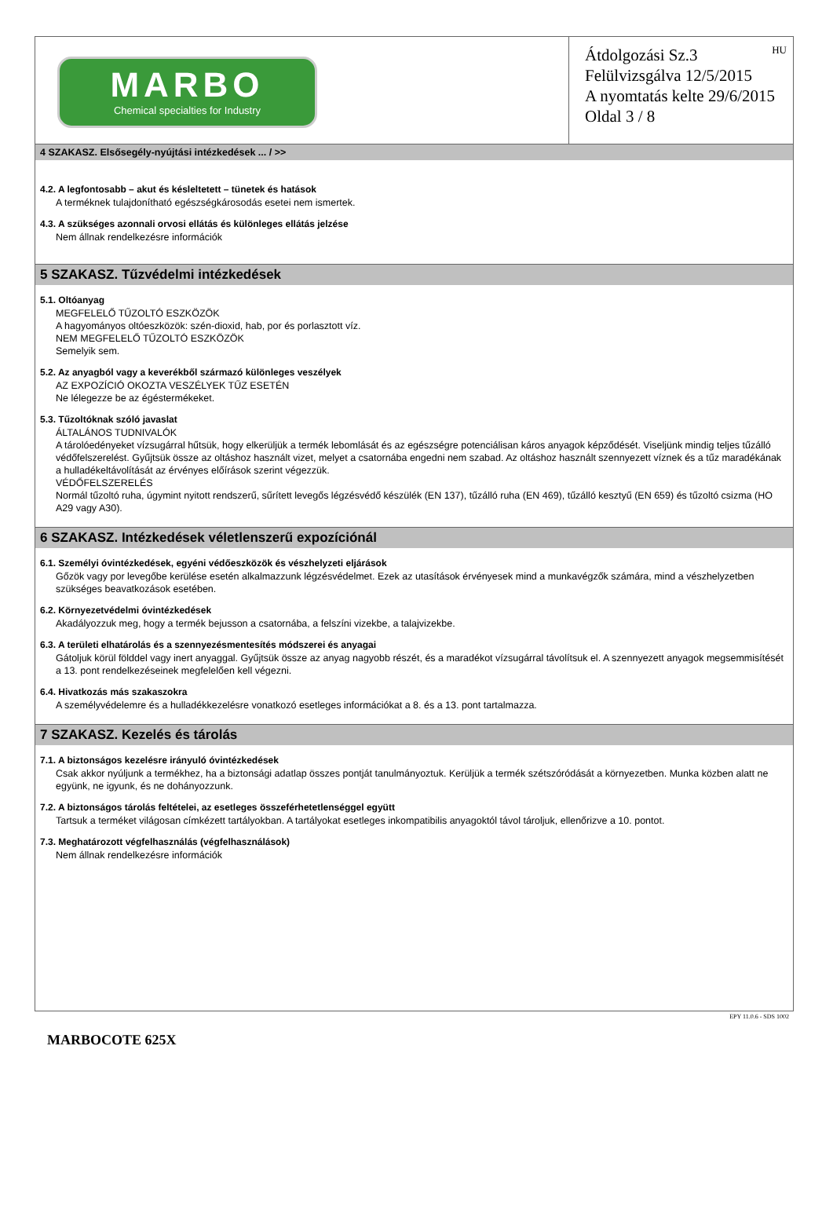MARBO
Chemical specialties for Industry
HU Átdolgozási Sz.3
Felülvizsgálva 12/5/2015
A nyomtatás kelte 29/6/2015
Oldal 3 / 8
4 SZAKASZ. Elsősegély-nyújtási intézkedések ... / >>
4.2. A legfontosabb – akut és késleltetett – tünetek és hatások
A terméknek tulajdonítható egészségkárosodás esetei nem ismertek.
4.3. A szükséges azonnali orvosi ellátás és különleges ellátás jelzése
Nem állnak rendelkezésre információk
5 SZAKASZ. Tűzvédelmi intézkedések
5.1. Oltóanyag
MEGFELELŐ TŰZOLTÓ ESZKÖZÖK
A hagyományos oltóeszközök: szén-dioxid, hab, por és porlasztott víz.
NEM MEGFELELŐ TŰZOLTÓ ESZKÖZÖK
Semelyik sem.
5.2. Az anyagból vagy a keverékből származó különleges veszélyek
AZ EXPOZÍCIÓ OKOZTA VESZÉLYEK TŰZ ESETÉN
Ne lélegezze be az égéstermékeket.
5.3. Tűzoltóknak szóló javaslat
ÁLTALÁNOS TUDNIVALÓK
A tárolóedényeket vízsugárral hűtsük, hogy elkerüljük a termék lebomlását és az egészségre potenciálisan káros anyagok képződését. Viseljünk mindig teljes tűzálló védőfelszerelést. Gyűjtsük össze az oltáshoz használt vizet, melyet a csatornába engedni nem szabad. Az oltáshoz használt szennyezett víznek és a tűz maradékának a hulladékeltávolítását az érvényes előírások szerint végezzük.
VÉDŐFELSZERELÉS
Normál tűzoltó ruha, úgymint nyitott rendszerű, sűrített levegős légzésvédő készülék (EN 137), tűzálló ruha (EN 469), tűzálló kesztyű (EN 659) és tűzoltó csizma (HO A29 vagy A30).
6 SZAKASZ. Intézkedések véletlenszerű expozíciónál
6.1. Személyi óvintézkedések, egyéni védőeszközök és vészhelyzeti eljárások
Gőzök vagy por levegőbe kerülése esetén alkalmazzunk légzésvédelmet. Ezek az utasítások érvényesek mind a munkavégzők számára, mind a vészhelyzetben szükséges beavatkozások esetében.
6.2. Környezetvédelmi óvintézkedések
Akadályozzuk meg, hogy a termék bejusson a csatornába, a felszíni vizekbe, a talajvizekbe.
6.3. A területi elhatárolás és a szennyezésmentesítés módszerei és anyagai
Gátoljuk körül földdel vagy inert anyaggal. Gyűjtsük össze az anyag nagyobb részét, és a maradékot vízsugárral távolítsuk el. A szennyezett anyagok megsemmisítését a 13. pont rendelkezéseinek megfelelően kell végezni.
6.4. Hivatkozás más szakaszokra
A személyvédelemre és a hulladékkezelésre vonatkozó esetleges információkat a 8. és a 13. pont tartalmazza.
7 SZAKASZ. Kezelés és tárolás
7.1. A biztonságos kezelésre irányuló óvintézkedések
Csak akkor nyúljunk a termékhez, ha a biztonsági adatlap összes pontját tanulmányoztuk. Kerüljük a termék szétszóródását a környezetben. Munka közben alatt ne együnk, ne igyunk, és ne dohányozzunk.
7.2. A biztonságos tárolás feltételei, az esetleges összeférhetetlenséggel együtt
Tartsuk a terméket világosan címkézett tartályokban. A tartályokat esetleges inkompatibilis anyagoktól távol tároljuk, ellenőrizve a 10. pontot.
7.3. Meghatározott végfelhasználás (végfelhasználások)
Nem állnak rendelkezésre információk
EPY 11.0.6 - SDS 1002
MARBOCOTE 625X